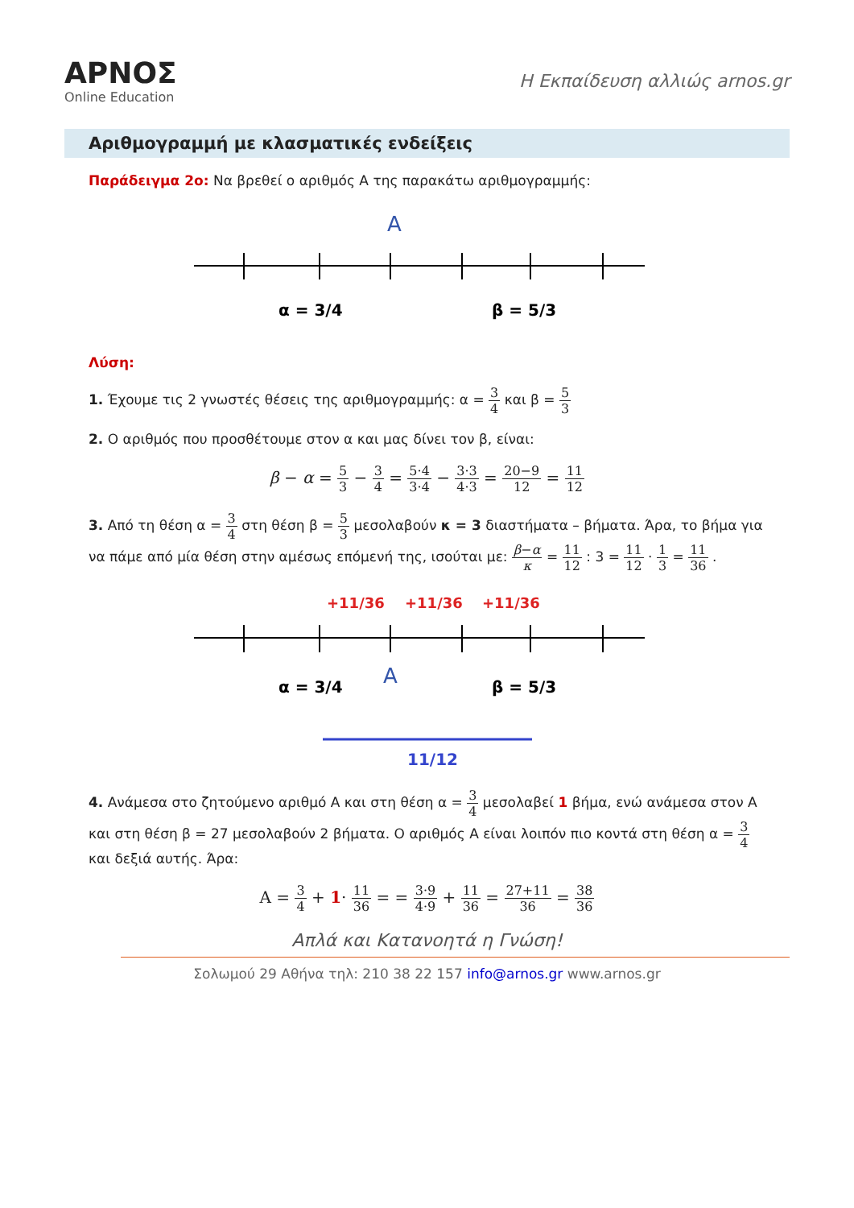ΑΡΝΟΣ
Online Education
Η Εκπαίδευση αλλιώς arnos.gr
Αριθμογραμμή με κλασματικές ενδείξεις
Παράδειγμα 2ο: Να βρεθεί ο αριθμός Α της παρακάτω αριθμογραμμής:
A
α = 3/4
β = 5/3
Λύση:
1. Έχουμε τις 2 γνωστές θέσεις της αριθμογραμμής: α = 3 4 και β = 5 3
2. Ο αριθμός που προσθέτουμε στον α και μας δίνει τον β, είναι:
β − α = 5 3 − 3 4 = 5·4 3·4 − 3·3 4·3 = 20−9 12 = 11 12
3. Από τη θέση α = 3 4 στη θέση β = 5 3 μεσολαβούν κ = 3 διαστήματα – βήματα. Άρα, το βήμα για να πάμε από μία θέση στην αμέσως επόμενή της, ισούται με: β−α κ = 11 12 : 3 = 11 12 · 1 3 = 11 36 .
+11/36
+11/36
+11/36
A
α = 3/4
β = 5/3
11/12
4. Ανάμεσα στο ζητούμενο αριθμό Α και στη θέση α = 3 4 μεσολαβεί 1 βήμα, ενώ ανάμεσα στον Α και στη θέση β = 27 μεσολαβούν 2 βήματα. Ο αριθμός Α είναι λοιπόν πιο κοντά στη θέση α = 3 4 και δεξιά αυτής. Άρα:
A = 3 4 + 1· 11 36 = = 3·9 4·9 + 11 36 = 27+11 36 = 38 36
Απλά και Κατανοητά η Γνώση!
Σολωμού 29 Αθήνα τηλ: 210 38 22 157 info@arnos.gr www.arnos.gr